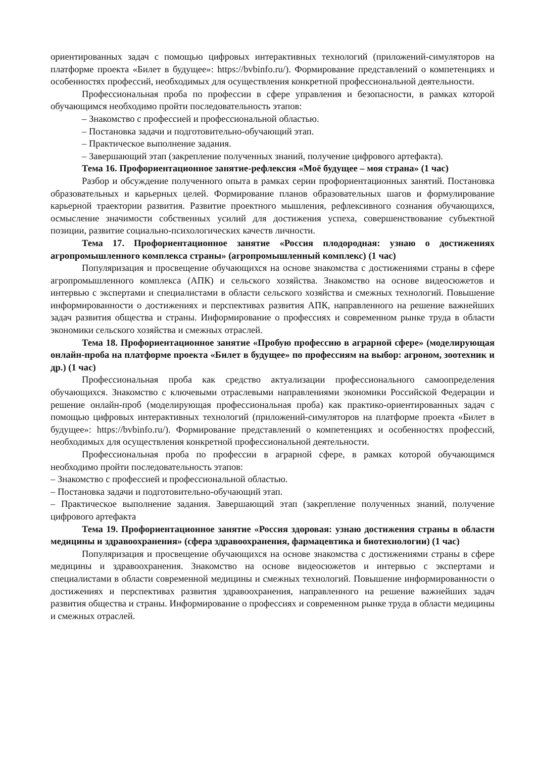ориентированных задач с помощью цифровых интерактивных технологий (приложений-симуляторов на платформе проекта «Билет в будущее»: https://bvbinfo.ru/). Формирование представлений о компетенциях и особенностях профессий, необходимых для осуществления конкретной профессиональной деятельности.
Профессиональная проба по профессии в сфере управления и безопасности, в рамках которой обучающимся необходимо пройти последовательность этапов:
– Знакомство с профессией и профессиональной областью.
– Постановка задачи и подготовительно-обучающий этап.
– Практическое выполнение задания.
– Завершающий этап (закрепление полученных знаний, получение цифрового артефакта).
Тема 16. Профориентационное занятие-рефлексия «Моё будущее – моя страна» (1 час)
Разбор и обсуждение полученного опыта в рамках серии профориентационных занятий. Постановка образовательных и карьерных целей. Формирование планов образовательных шагов и формулирование карьерной траектории развития. Развитие проектного мышления, рефлексивного сознания обучающихся, осмысление значимости собственных усилий для достижения успеха, совершенствование субъектной позиции, развитие социально-психологических качеств личности.
Тема 17. Профориентационное занятие «Россия плодородная: узнаю о достижениях агропромышленного комплекса страны» (агропромышленный комплекс) (1 час)
Популяризация и просвещение обучающихся на основе знакомства с достижениями страны в сфере агропромышленного комплекса (АПК) и сельского хозяйства. Знакомство на основе видеосюжетов и интервью с экспертами и специалистами в области сельского хозяйства и смежных технологий. Повышение информированности о достижениях и перспективах развития АПК, направленного на решение важнейших задач развития общества и страны. Информирование о профессиях и современном рынке труда в области экономики сельского хозяйства и смежных отраслей.
Тема 18. Профориентационное занятие «Пробую профессию в аграрной сфере» (моделирующая онлайн-проба на платформе проекта «Билет в будущее» по профессиям на выбор: агроном, зоотехник и др.) (1 час)
Профессиональная проба как средство актуализации профессионального самоопределения обучающихся. Знакомство с ключевыми отраслевыми направлениями экономики Российской Федерации и решение онлайн-проб (моделирующая профессиональная проба) как практико-ориентированных задач с помощью цифровых интерактивных технологий (приложений-симуляторов на платформе проекта «Билет в будущее»: https://bvbinfo.ru/). Формирование представлений о компетенциях и особенностях профессий, необходимых для осуществления конкретной профессиональной деятельности.
Профессиональная проба по профессии в аграрной сфере, в рамках которой обучающимся необходимо пройти последовательность этапов:
– Знакомство с профессией и профессиональной областью.
– Постановка задачи и подготовительно-обучающий этап.
– Практическое выполнение задания. Завершающий этап (закрепление полученных знаний, получение цифрового артефакта
Тема 19. Профориентационное занятие «Россия здоровая: узнаю достижения страны в области медицины и здравоохранения» (сфера здравоохранения, фармацевтика и биотехнологии) (1 час)
Популяризация и просвещение обучающихся на основе знакомства с достижениями страны в сфере медицины и здравоохранения. Знакомство на основе видеосюжетов и интервью с экспертами и специалистами в области современной медицины и смежных технологий. Повышение информированности о достижениях и перспективах развития здравоохранения, направленного на решение важнейших задач развития общества и страны. Информирование о профессиях и современном рынке труда в области медицины и смежных отраслей.